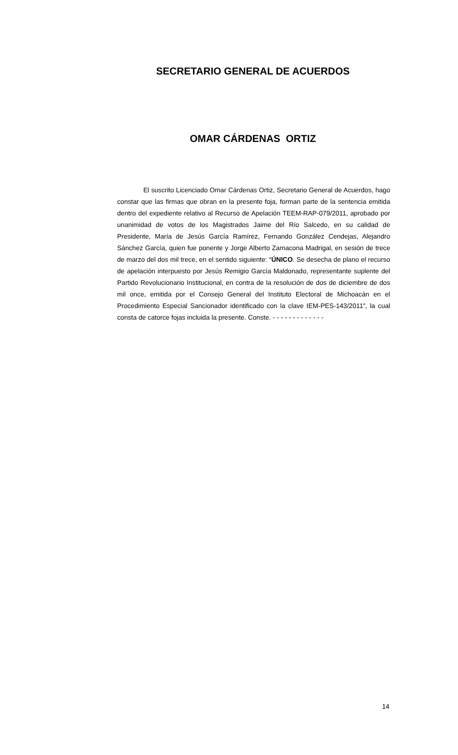SECRETARIO GENERAL DE ACUERDOS
OMAR CÁRDENAS ORTIZ
El suscrito Licenciado Omar Cárdenas Ortiz, Secretario General de Acuerdos, hago constar que las firmas que obran en la presente foja, forman parte de la sentencia emitida dentro del expediente relativo al Recurso de Apelación TEEM-RAP-079/2011, aprobado por unanimidad de votos de los Magistrados Jaime del Río Salcedo, en su calidad de Presidente, María de Jesús García Ramírez, Fernando González Cendejas, Alejandro Sánchez García, quien fue ponente y Jorge Alberto Zamacona Madrigal, en sesión de trece de marzo del dos mil trece, en el sentido siguiente: “ÚNICO. Se desecha de plano el recurso de apelación interpuesto por Jesús Remigio García Maldonado, representante suplente del Partido Revolucionario Institucional, en contra de la resolución de dos de diciembre de dos mil once, emitida por el Consejo General del Instituto Electoral de Michoacán en el Procedimiento Especial Sancionador identificado con la clave IEM-PES-143/2011”, la cual consta de catorce fojas incluida la presente. Conste. - - - - - - - - - - - - -
14